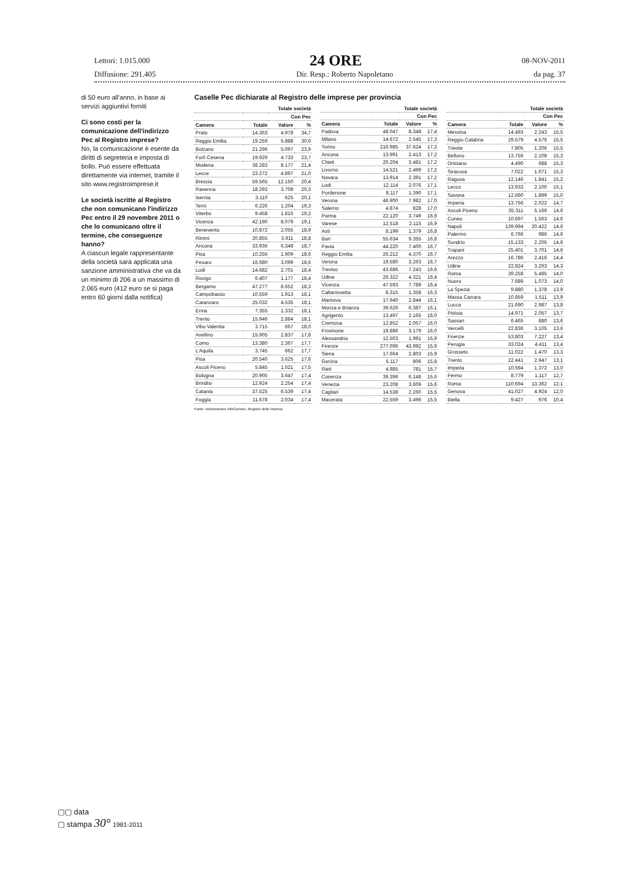Lettori: 1.015.000 24 ORE 08-NOV-2011
Diffusione: 291.405 Dir. Resp.: Roberto Napoletano da pag. 37
di 50 euro all'anno, in base ai servizi aggiuntivi forniti
Ci sono costi per la comunicazione dell'indirizzo Pec al Registro imprese?
No, la comunicazione è esente da diritti di segreteria e imposta di bollo. Può essere effettuata direttamente via internet, tramite il sito www.registroimprese.it
Le società iscritte al Registro che non comunicano l'indirizzo Pec entro il 29 novembre 2011 o che lo comunicano oltre il termine, che conseguenze hanno?
A ciascun legale rappresentante della società sarà applicata una sanzione amministrativa che va da un minimo di 206 a un massimo di 2.065 euro (412 euro se si paga entro 60 giorni dalla notifica)
Caselle Pec dichiarate al Registro delle imprese per provincia
| | Totale società | | |
| --- | --- | --- | --- |
| | | Con Pec | |
| Camera | Totale | Valore | % |
| Prato | 14.363 | 4.978 | 34,7 |
| Reggio Emilia | 19.259 | 5.888 | 30,6 |
| Bolzano | 21.296 | 5.097 | 23,9 |
| Forlì Cesena | 19.929 | 4.733 | 23,7 |
| Modena | 38.283 | 8.177 | 21,4 |
| Lecce | 23.272 | 4.897 | 21,0 |
| Brescia | 59.565 | 12.150 | 20,4 |
| Ravenna | 18.293 | 3.708 | 20,3 |
| Isernia | 3.110 | 625 | 20,1 |
| Terni | 6.226 | 1.204 | 19,3 |
| Viterbo | 9.458 | 1.815 | 19,2 |
| Vicenza | 42.190 | 8.079 | 19,1 |
| Benevento | 10.872 | 2.055 | 18,9 |
| Rimini | 20.855 | 3.911 | 18,8 |
| Ancona | 33.936 | 6.348 | 18,7 |
| Pisa | 10.256 | 1.909 | 18,6 |
| Pesaro | 16.680 | 3.099 | 18,6 |
| Lodi | 14.682 | 2.701 | 18,4 |
| Rovigo | 6.407 | 1.177 | 18,4 |
| Bergamo | 47.277 | 8.652 | 18,3 |
| Campobasso | 10.559 | 1.913 | 18,1 |
| Catanzaro | 25.032 | 4.535 | 18,1 |
| Enna | 7.355 | 1.332 | 18,1 |
| Trento | 15.946 | 2.884 | 18,1 |
| Vibo Valentia | 3.715 | 667 | 18,0 |
| Avellino | 15.905 | 2.837 | 17,8 |
| Como | 13.380 | 2.367 | 17,7 |
| L'Aquila | 3.745 | 662 | 17,7 |
| Pisa | 20.540 | 3.625 | 17,6 |
| Ascoli Piceno | 5.845 | 1.021 | 17,5 |
| Bologna | 20.905 | 3.647 | 17,4 |
| Brindisi | 12.924 | 2.254 | 17,4 |
| Catania | 37.525 | 6.539 | 17,4 |
| Foggia | 11.678 | 2.034 | 17,4 |
| | Totale società | | |
| --- | --- | --- | --- |
| | | Con Pec | |
| Camera | Totale | Valore | % |
| Padova | 48.047 | 8.348 | 17,4 |
| Milano | 14.672 | 2.545 | 17,3 |
| Torino | 216.985 | 37.624 | 17,3 |
| Ancona | 13.991 | 2.413 | 17,2 |
| Chieti | 20.204 | 3.481 | 17,2 |
| Livorno | 14.521 | 2.499 | 17,2 |
| Novara | 13.914 | 2.391 | 17,2 |
| Lodi | 12.114 | 2.076 | 17,1 |
| Pordenone | 8.117 | 1.390 | 17,1 |
| Verona | 46.900 | 7.982 | 17,0 |
| Salerno | 4.874 | 828 | 17,0 |
| Parma | 22.120 | 3.749 | 16,9 |
| Varese | 12.518 | 2.115 | 16,9 |
| Asti | 8.199 | 1.379 | 16,8 |
| Bari | 55.634 | 9.355 | 16,8 |
| Pavia | 44.220 | 7.400 | 16,7 |
| Reggio Emilia | 26.212 | 4.370 | 16,7 |
| Verona | 19.580 | 3.263 | 16,7 |
| Treviso | 43.686 | 7.243 | 16,6 |
| Udine | 26.322 | 4.321 | 16,4 |
| Vicenza | 47.593 | 7.789 | 16,4 |
| Caltanissetta | 8.315 | 1.358 | 16,3 |
| Mantova | 17.640 | 2.844 | 16,1 |
| Monza e Brianza | 39.626 | 6.387 | 16,1 |
| Agrigento | 13.497 | 2.165 | 16,0 |
| Cremona | 12.852 | 2.057 | 16,0 |
| Frosinone | 19.886 | 3.179 | 16,0 |
| Alessandria | 12.503 | 1.991 | 15,9 |
| Firenze | 277.096 | 43.992 | 15,9 |
| Siena | 17.664 | 2.803 | 15,9 |
| Gorizia | 5.117 | 806 | 15,8 |
| Rieti | 4.985 | 781 | 15,7 |
| Cosenza | 39.396 | 6.148 | 15,6 |
| Venezia | 23.208 | 3.609 | 15,6 |
| Cagliari | 14.538 | 2.260 | 15,5 |
| Macerata | 22.559 | 3.496 | 15,5 |
| | Totale società | | |
| --- | --- | --- | --- |
| | | Con Pec | |
| Camera | Totale | Valore | % |
| Messina | 14.493 | 2.243 | 15,5 |
| Reggio Calabria | 29.579 | 4.576 | 15,5 |
| Trieste | 7.805 | 1.206 | 15,5 |
| Belluno | 13.756 | 2.108 | 15,3 |
| Oristano | 4.490 | 688 | 15,3 |
| Siracusa | 7.022 | 1.071 | 15,3 |
| Ragusa | 12.146 | 1.841 | 15,2 |
| Lecco | 13.933 | 2.100 | 15,1 |
| Savona | 12.660 | 1.899 | 15,0 |
| Imperia | 13.756 | 2.022 | 14,7 |
| Ascoli Piceno | 35.311 | 5.169 | 14,6 |
| Cuneo | 10.697 | 1.563 | 14,6 |
| Napoli | 139.994 | 20.422 | 14,6 |
| Palermo | 6.766 | 986 | 14,6 |
| Sondrio | 15.133 | 2.205 | 14,6 |
| Trapani | 25.401 | 3.701 | 14,6 |
| Arezzo | 16.786 | 2.416 | 14,4 |
| Udine | 22.824 | 3.263 | 14,3 |
| Roma | 39.258 | 5.485 | 14,0 |
| Nuoro | 7.689 | 1.073 | 14,0 |
| La Spezia | 9.880 | 1.378 | 13,9 |
| Massa Carrara | 10.859 | 1.511 | 13,9 |
| Lucca | 21.690 | 2.987 | 13,8 |
| Pistoia | 14.971 | 2.057 | 13,7 |
| Sassari | 6.465 | 880 | 13,6 |
| Vercelli | 22.836 | 3.105 | 13,6 |
| Firenze | 53.803 | 7.227 | 13,4 |
| Perugia | 33.024 | 4.411 | 13,4 |
| Grosseto | 11.022 | 1.470 | 13,3 |
| Trento | 22.441 | 2.947 | 13,1 |
| Imperia | 10.594 | 1.372 | 13,0 |
| Fermo | 8.779 | 1.117 | 12,7 |
| Roma | 110.694 | 13.362 | 12,1 |
| Genova | 41.027 | 4.924 | 12,0 |
| Biella | 9.427 | 976 | 10,4 |
Fonte: Unioncamere InfoCamere, Registro delle imprese
▢▢ data
▢ stampa 30° 1981-2011